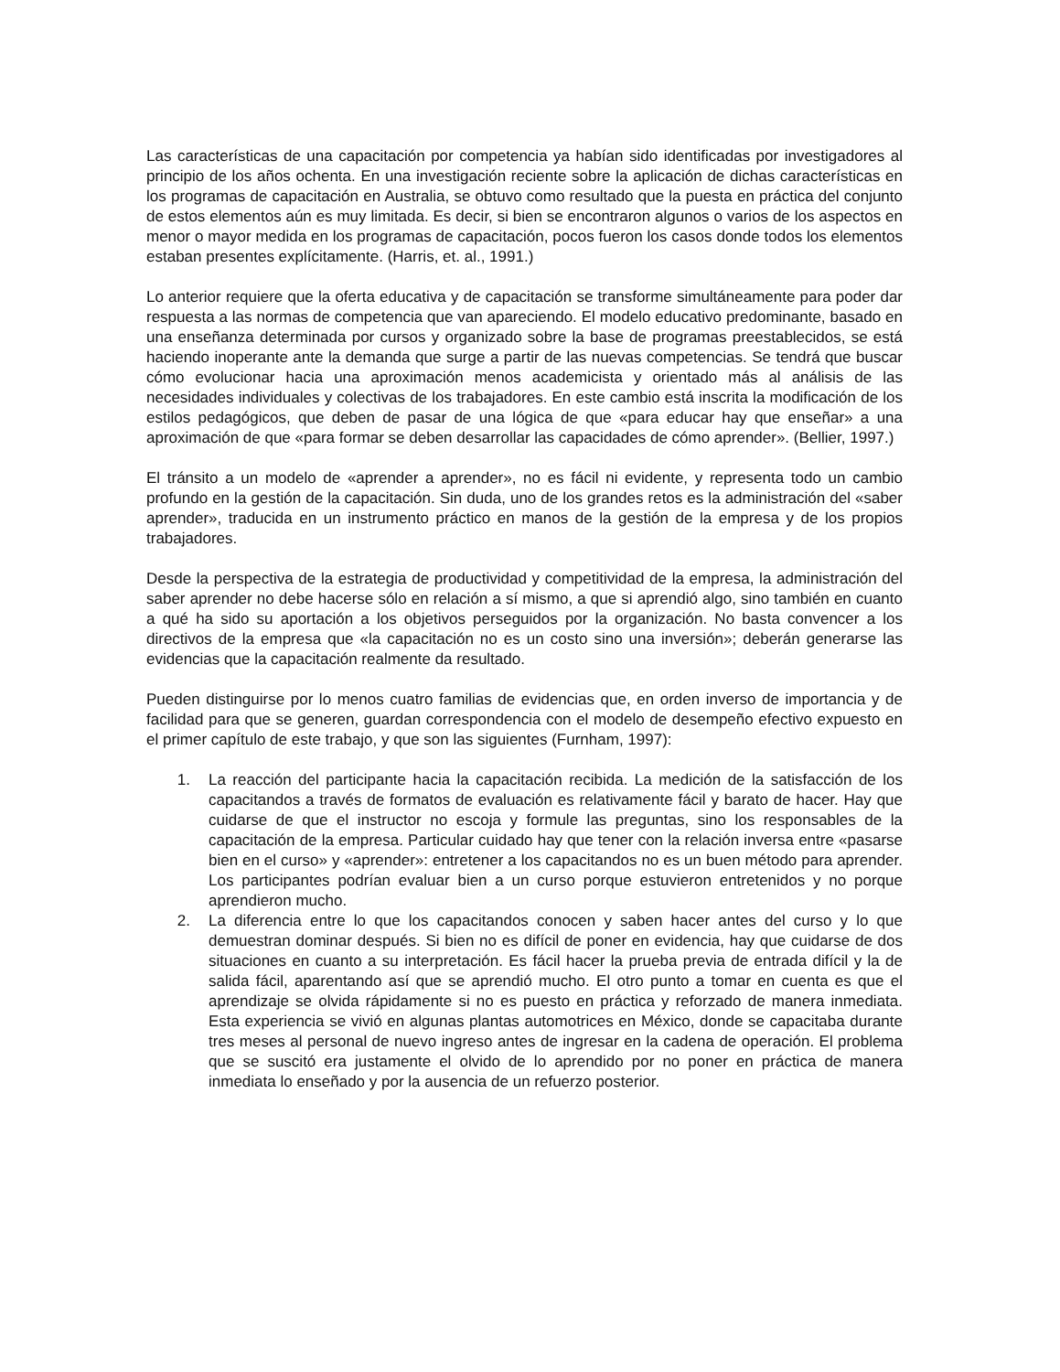Las características de una capacitación por competencia ya habían sido identificadas por investigadores al principio de los años ochenta. En una investigación reciente sobre la aplicación de dichas características en los programas de capacitación en Australia, se obtuvo como resultado que la puesta en práctica del conjunto de estos elementos aún es muy limitada. Es decir, si bien se encontraron algunos o varios de los aspectos en menor o mayor medida en los programas de capacitación, pocos fueron los casos donde todos los elementos estaban presentes explícitamente. (Harris, et. al., 1991.)
Lo anterior requiere que la oferta educativa y de capacitación se transforme simultáneamente para poder dar respuesta a las normas de competencia que van apareciendo. El modelo educativo predominante, basado en una enseñanza determinada por cursos y organizado sobre la base de programas preestablecidos, se está haciendo inoperante ante la demanda que surge a partir de las nuevas competencias. Se tendrá que buscar cómo evolucionar hacia una aproximación menos academicista y orientado más al análisis de las necesidades individuales y colectivas de los trabajadores. En este cambio está inscrita la modificación de los estilos pedagógicos, que deben de pasar de una lógica de que «para educar hay que enseñar» a una aproximación de que «para formar se deben desarrollar las capacidades de cómo aprender». (Bellier, 1997.)
El tránsito a un modelo de «aprender a aprender», no es fácil ni evidente, y representa todo un cambio profundo en la gestión de la capacitación. Sin duda, uno de los grandes retos es la administración del «saber aprender», traducida en un instrumento práctico en manos de la gestión de la empresa y de los propios trabajadores.
Desde la perspectiva de la estrategia de productividad y competitividad de la empresa, la administración del saber aprender no debe hacerse sólo en relación a sí mismo, a que si aprendió algo, sino también en cuanto a qué ha sido su aportación a los objetivos perseguidos por la organización. No basta convencer a los directivos de la empresa que «la capacitación no es un costo sino una inversión»; deberán generarse las evidencias que la capacitación realmente da resultado.
Pueden distinguirse por lo menos cuatro familias de evidencias que, en orden inverso de importancia y de facilidad para que se generen, guardan correspondencia con el modelo de desempeño efectivo expuesto en el primer capítulo de este trabajo, y que son las siguientes (Furnham, 1997):
1. La reacción del participante hacia la capacitación recibida. La medición de la satisfacción de los capacitandos a través de formatos de evaluación es relativamente fácil y barato de hacer. Hay que cuidarse de que el instructor no escoja y formule las preguntas, sino los responsables de la capacitación de la empresa. Particular cuidado hay que tener con la relación inversa entre «pasarse bien en el curso» y «aprender»: entretener a los capacitandos no es un buen método para aprender. Los participantes podrían evaluar bien a un curso porque estuvieron entretenidos y no porque aprendieron mucho.
2. La diferencia entre lo que los capacitandos conocen y saben hacer antes del curso y lo que demuestran dominar después. Si bien no es difícil de poner en evidencia, hay que cuidarse de dos situaciones en cuanto a su interpretación. Es fácil hacer la prueba previa de entrada difícil y la de salida fácil, aparentando así que se aprendió mucho. El otro punto a tomar en cuenta es que el aprendizaje se olvida rápidamente si no es puesto en práctica y reforzado de manera inmediata. Esta experiencia se vivió en algunas plantas automotrices en México, donde se capacitaba durante tres meses al personal de nuevo ingreso antes de ingresar en la cadena de operación. El problema que se suscitó era justamente el olvido de lo aprendido por no poner en práctica de manera inmediata lo enseñado y por la ausencia de un refuerzo posterior.